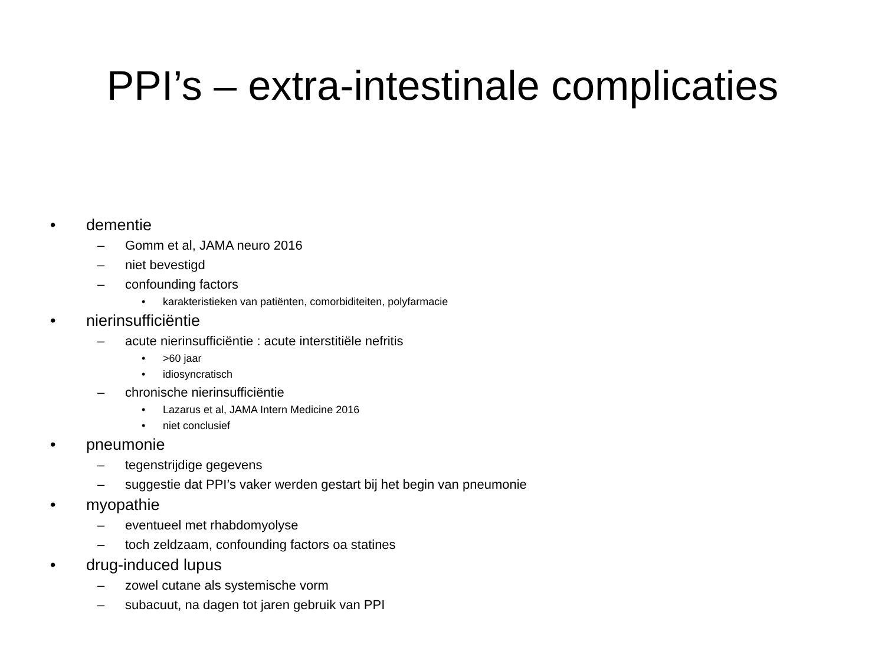PPI’s – extra-intestinale complicaties
• dementie
– Gomm et al, JAMA neuro 2016
– niet bevestigd
– confounding factors
• karakteristieken van patiënten, comorbiditeiten, polyfarmacie
• nierinsufficiëntie
– acute nierinsufficiëntie : acute interstitiële nefritis
• >60 jaar
• idiosyncratisch
– chronische nierinsufficiëntie
• Lazarus et al, JAMA Intern Medicine 2016
• niet conclusief
• pneumonie
– tegenstrijdige gegevens
– suggestie dat PPI’s vaker werden gestart bij het begin van pneumonie
• myopathie
– eventueel met rhabdomyolyse
– toch zeldzaam, confounding factors oa statines
• drug-induced lupus
– zowel cutane als systemische vorm
– subacuut, na dagen tot jaren gebruik van PPI